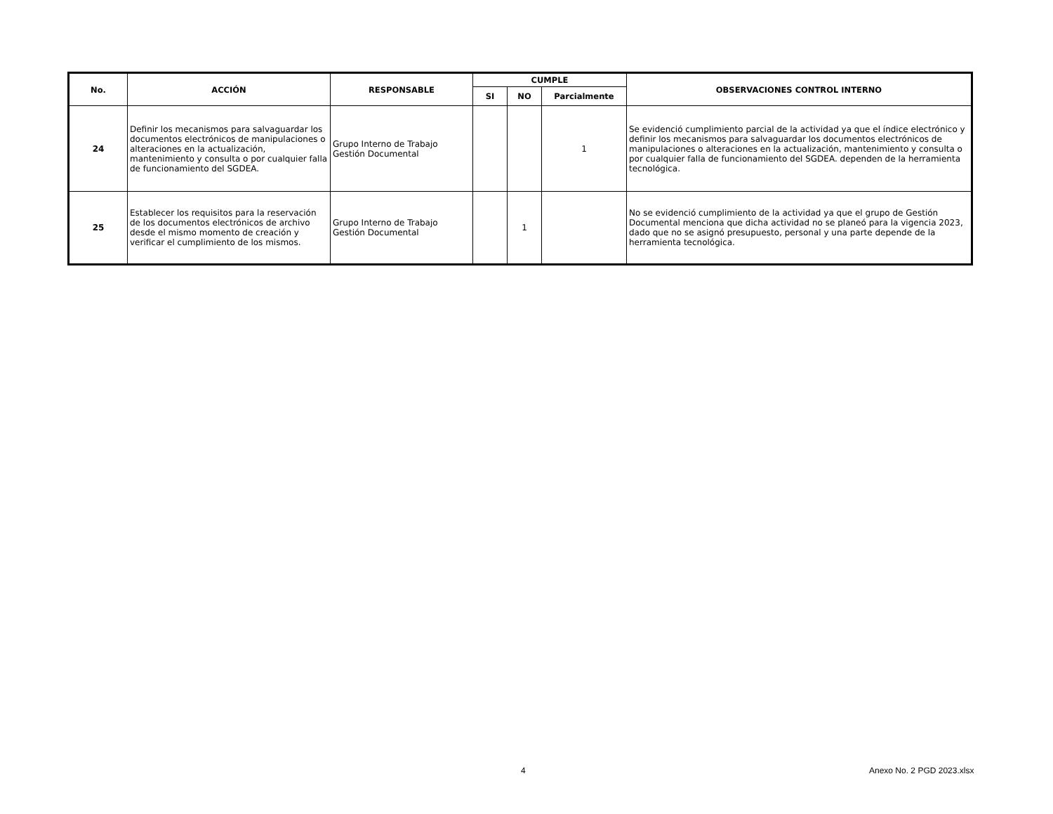| No. | ACCIÓN | RESPONSABLE | CUMPLE | | | OBSERVACIONES CONTROL INTERNO |
| --- | --- | --- | --- | --- | --- | --- |
| | | | SI | NO | Parcialmente | |
| 24 | Definir los mecanismos para salvaguardar los documentos electrónicos de manipulaciones o alteraciones en la actualización, mantenimiento y consulta o por cualquier falla de funcionamiento del SGDEA. | Grupo Interno de Trabajo Gestión Documental | | | 1 | Se evidenció cumplimiento parcial de la actividad ya que el índice electrónico y definir los mecanismos para salvaguardar los documentos electrónicos de manipulaciones o alteraciones en la actualización, mantenimiento y consulta o por cualquier falla de funcionamiento del SGDEA. dependen de la herramienta tecnológica. |
| 25 | Establecer los requisitos para la reservación de los documentos electrónicos de archivo desde el mismo momento de creación y verificar el cumplimiento de los mismos. | Grupo Interno de Trabajo Gestión Documental | | 1 | | No se evidenció cumplimiento de la actividad ya que el grupo de Gestión Documental menciona que dicha actividad no se planeó para la vigencia 2023, dado que no se asignó presupuesto, personal y una parte depende de la herramienta tecnológica. |
4 Anexo No. 2 PGD 2023.xlsx